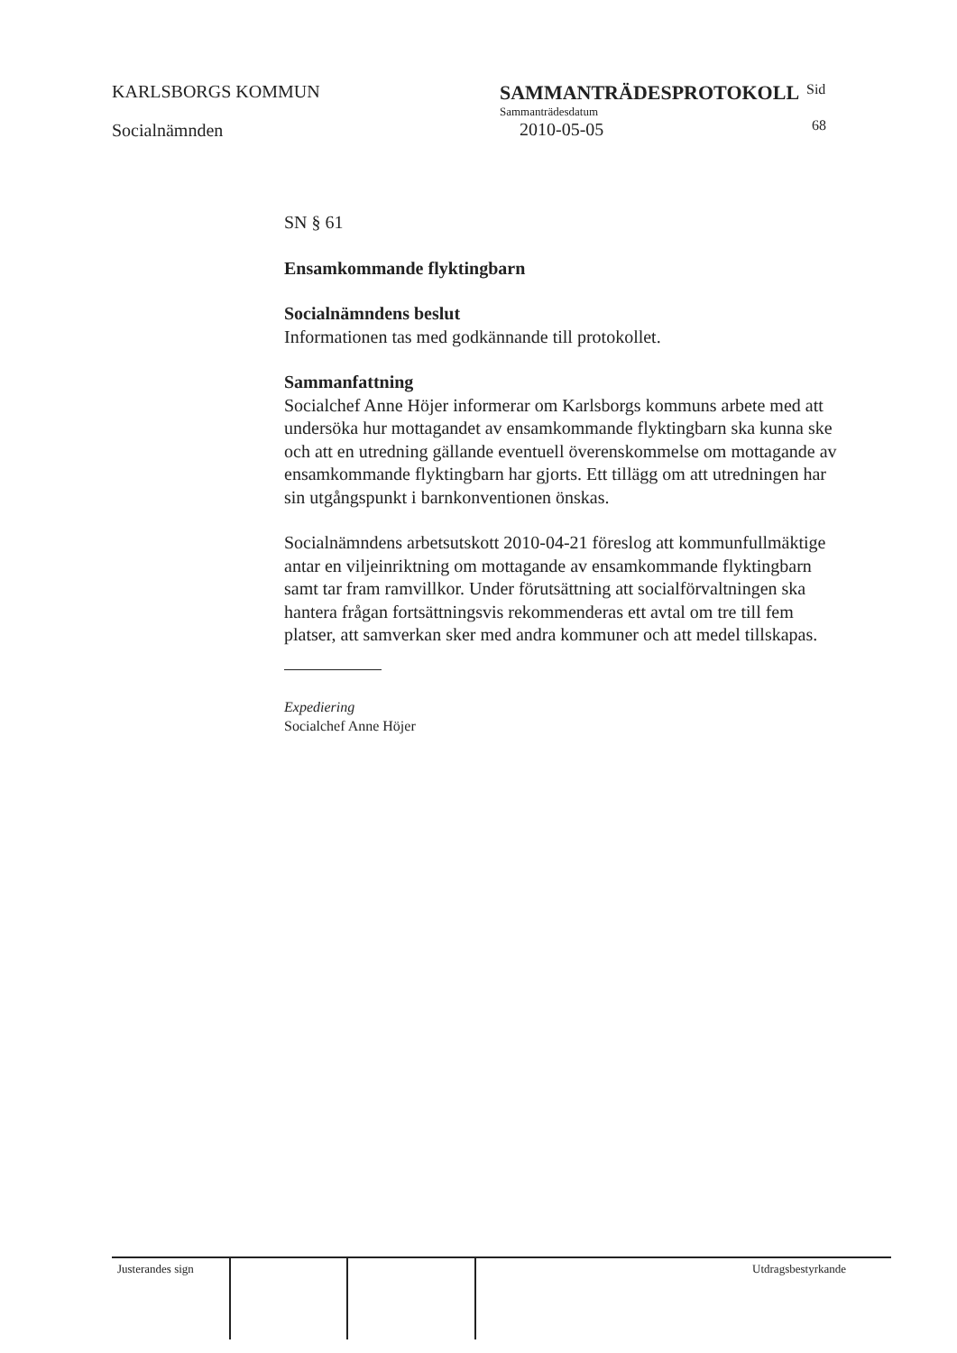KARLSBORGS KOMMUN
Socialnämnden
SAMMANTRÄDESPROTOKOLL
Sammanträdesdatum
2010-05-05
Sid
68
SN § 61
Ensamkommande flyktingbarn
Socialnämndens beslut
Informationen tas med godkännande till protokollet.
Sammanfattning
Socialchef Anne Höjer informerar om Karlsborgs kommuns arbete med att undersöka hur mottagandet av ensamkommande flyktingbarn ska kunna ske och att en utredning gällande eventuell överenskommelse om mottagande av ensamkommande flyktingbarn har gjorts. Ett tillägg om att utredningen har sin utgångspunkt i barnkonventionen önskas.
Socialnämndens arbetsutskott 2010-04-21 föreslog att kommunfullmäktige antar en viljeinriktning om mottagande av ensamkommande flyktingbarn samt tar fram ramvillkor. Under förutsättning att socialförvaltningen ska hantera frågan fortsättningsvis rekommenderas ett avtal om tre till fem platser, att samverkan sker med andra kommuner och att medel tillskapas.
Expediering
Socialchef Anne Höjer
| Justerandes sign | | | Utdragsbestyrkande |